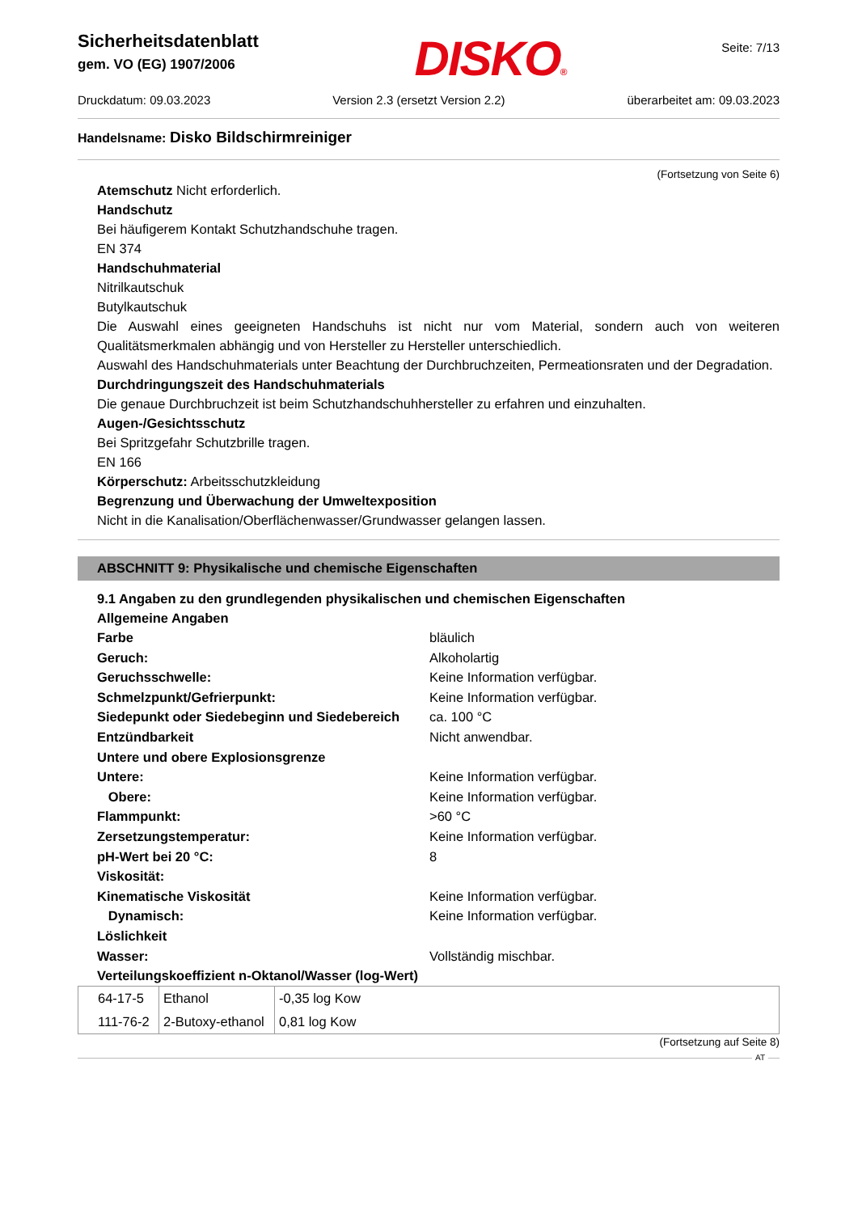Sicherheitsdatenblatt
gem. VO (EG) 1907/2006
DISKO®
Seite: 7/13
Druckdatum: 09.03.2023 Version 2.3 (ersetzt Version 2.2) überarbeitet am: 09.03.2023
Handelsname: Disko Bildschirmreiniger
(Fortsetzung von Seite 6)
Atemschutz Nicht erforderlich.
Handschutz
Bei häufigerem Kontakt Schutzhandschuhe tragen.
EN 374
Handschuhmaterial
Nitrilkautschuk
Butylkautschuk
Die Auswahl eines geeigneten Handschuhs ist nicht nur vom Material, sondern auch von weiteren Qualitätsmerkmalen abhängig und von Hersteller zu Hersteller unterschiedlich.
Auswahl des Handschuhmaterials unter Beachtung der Durchbruchzeiten, Permeationsraten und der Degradation.
Durchdringungszeit des Handschuhmaterials
Die genaue Durchbruchzeit ist beim Schutzhandschuhhersteller zu erfahren und einzuhalten.
Augen-/Gesichtsschutz
Bei Spritzgefahr Schutzbrille tragen.
EN 166
Körperschutz: Arbeitsschutzkleidung
Begrenzung und Überwachung der Umweltexposition
Nicht in die Kanalisation/Oberflächenwasser/Grundwasser gelangen lassen.
ABSCHNITT 9: Physikalische und chemische Eigenschaften
9.1 Angaben zu den grundlegenden physikalischen und chemischen Eigenschaften
Allgemeine Angaben
| Farbe | bläulich |
| Geruch: | Alkoholartig |
| Geruchsschwelle: | Keine Information verfügbar. |
| Schmelzpunkt/Gefrierpunkt: | Keine Information verfügbar. |
| Siedepunkt oder Siedebeginn und Siedebereich | ca. 100 °C |
| Entzündbarkeit | Nicht anwendbar. |
| Untere und obere Explosionsgrenze | |
| Untere: | Keine Information verfügbar. |
| Obere: | Keine Information verfügbar. |
| Flammpunkt: | >60 °C |
| Zersetzungstemperatur: | Keine Information verfügbar. |
| pH-Wert bei 20 °C: | 8 |
| Viskosität: | |
| Kinematische Viskosität | Keine Information verfügbar. |
| Dynamisch: | Keine Information verfügbar. |
| Löslichkeit | |
| Wasser: | Vollständig mischbar. |
| Verteilungskoeffizient n-Oktanol/Wasser (log-Wert) | |
| 64-17-5 | Ethanol | -0,35 log Kow |
| 111-76-2 | 2-Butoxy-ethanol | 0,81 log Kow |
(Fortsetzung auf Seite 8)
AT